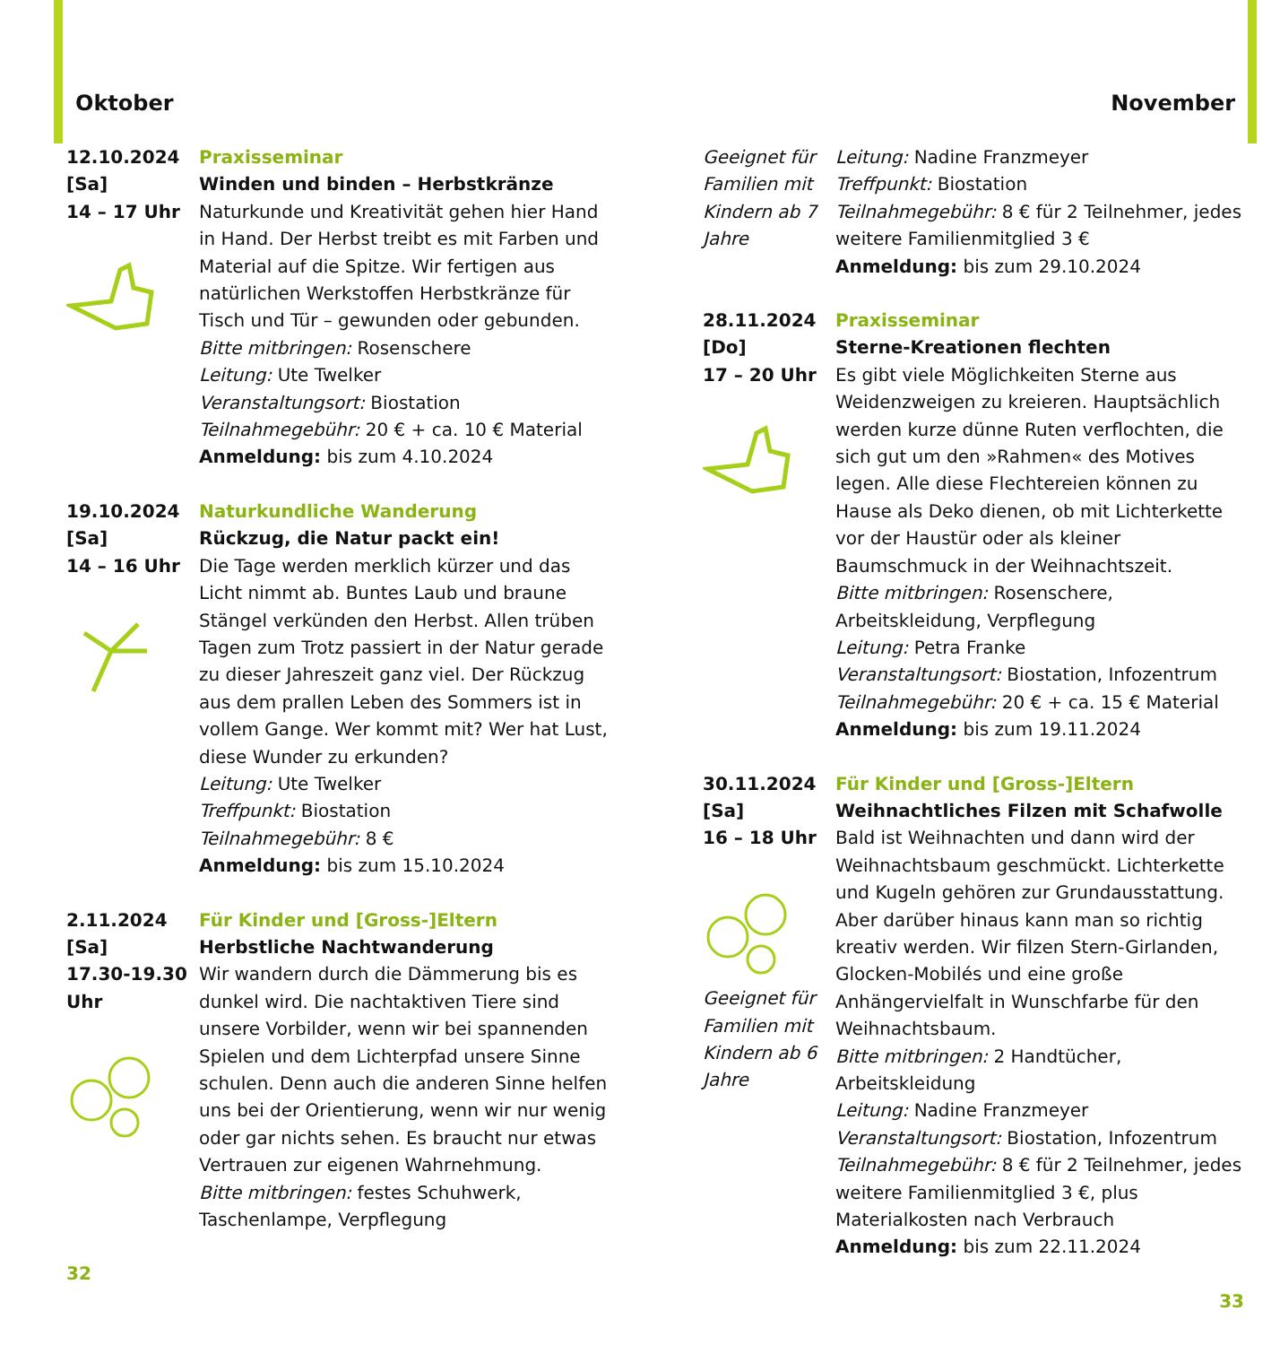Oktober
12.10.2024
[Sa]
14 – 17 Uhr
Praxisseminar
Winden und binden – Herbstkränze
Naturkunde und Kreativität gehen hier Hand in Hand. Der Herbst treibt es mit Farben und Material auf die Spitze. Wir fertigen aus natürlichen Werkstoffen Herbstkränze für Tisch und Tür – gewunden oder gebunden.
Bitte mitbringen: Rosenschere
Leitung: Ute Twelker
Veranstaltungsort: Biostation
Teilnahmegebühr: 20 € + ca. 10 € Material
Anmeldung: bis zum 4.10.2024
19.10.2024
[Sa]
14 – 16 Uhr
Naturkundliche Wanderung
Rückzug, die Natur packt ein!
Die Tage werden merklich kürzer und das Licht nimmt ab. Buntes Laub und braune Stängel verkünden den Herbst. Allen trüben Tagen zum Trotz passiert in der Natur gerade zu dieser Jahreszeit ganz viel. Der Rückzug aus dem prallen Leben des Sommers ist in vollem Gange. Wer kommt mit? Wer hat Lust, diese Wunder zu erkunden?
Leitung: Ute Twelker
Treffpunkt: Biostation
Teilnahmegebühr: 8 €
Anmeldung: bis zum 15.10.2024
2.11.2024
[Sa]
17.30-19.30 Uhr
Für Kinder und [Gross-]Eltern
Herbstliche Nachtwanderung
Wir wandern durch die Dämmerung bis es dunkel wird. Die nachtaktiven Tiere sind unsere Vorbilder, wenn wir bei spannenden Spielen und dem Lichterpfad unsere Sinne schulen. Denn auch die anderen Sinne helfen uns bei der Orientierung, wenn wir nur wenig oder gar nichts sehen. Es braucht nur etwas Vertrauen zur eigenen Wahrnehmung.
Bitte mitbringen: festes Schuhwerk, Taschenlampe, Verpflegung
32
November
Geeignet für Familien mit Kindern ab 7 Jahre
Leitung: Nadine Franzmeyer
Treffpunkt: Biostation
Teilnahmegebühr: 8 € für 2 Teilnehmer, jedes weitere Familienmitglied 3 €
Anmeldung: bis zum 29.10.2024
28.11.2024
[Do]
17 – 20 Uhr
Praxisseminar
Sterne-Kreationen flechten
Es gibt viele Möglichkeiten Sterne aus Weidenzweigen zu kreieren. Hauptsächlich werden kurze dünne Ruten verflochten, die sich gut um den »Rahmen« des Motives legen. Alle diese Flechtereien können zu Hause als Deko dienen, ob mit Lichterkette vor der Haustür oder als kleiner Baumschmuck in der Weihnachtszeit.
Bitte mitbringen: Rosenschere, Arbeitskleidung, Verpflegung
Leitung: Petra Franke
Veranstaltungsort: Biostation, Infozentrum
Teilnahmegebühr: 20 € + ca. 15 € Material
Anmeldung: bis zum 19.11.2024
30.11.2024
[Sa]
16 – 18 Uhr
Geeignet für Familien mit Kindern ab 6 Jahre
Für Kinder und [Gross-]Eltern
Weihnachtliches Filzen mit Schafwolle
Bald ist Weihnachten und dann wird der Weihnachtsbaum geschmückt. Lichterkette und Kugeln gehören zur Grundausstattung. Aber darüber hinaus kann man so richtig kreativ werden. Wir filzen Stern-Girlanden, Glocken-Mobilés und eine große Anhängervielfalt in Wunschfarbe für den Weihnachtsbaum.
Bitte mitbringen: 2 Handtücher, Arbeitskleidung
Leitung: Nadine Franzmeyer
Veranstaltungsort: Biostation, Infozentrum
Teilnahmegebühr: 8 € für 2 Teilnehmer, jedes weitere Familienmitglied 3 €, plus Materialkosten nach Verbrauch
Anmeldung: bis zum 22.11.2024
33